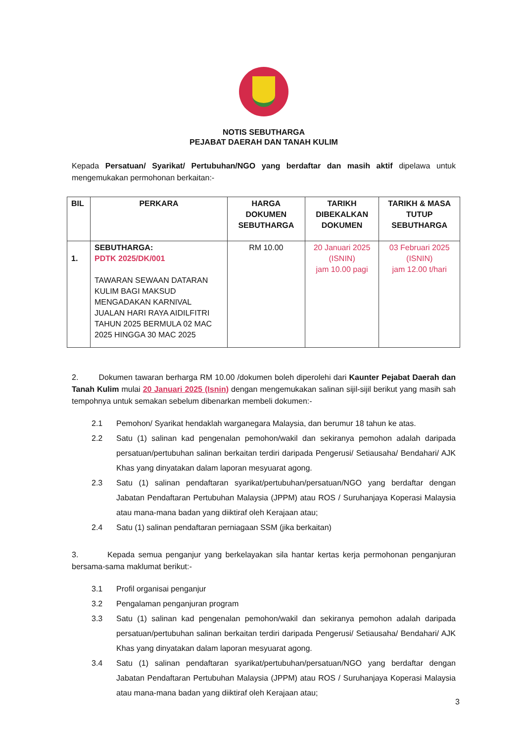NOTIS SEBUTHARGA
PEJABAT DAERAH DAN TANAH KULIM
Kepada Persatuan/ Syarikat/ Pertubuhan/NGO yang berdaftar dan masih aktif dipelawa untuk mengemukakan permohonan berkaitan:-
| BIL | PERKARA | HARGA DOKUMEN SEBUTHARGA | TARIKH DIBEKALKAN DOKUMEN | TARIKH & MASA TUTUP SEBUTHARGA |
| --- | --- | --- | --- | --- |
| 1. | SEBUTHARGA: PDTK 2025/DK/001 TAWARAN SEWAAN DATARAN KULIM BAGI MAKSUD MENGADAKAN KARNIVAL JUALAN HARI RAYA AIDILFITRI TAHUN 2025 BERMULA 02 MAC 2025 HINGGA 30 MAC 2025 | RM 10.00 | 20 Januari 2025 (ISNIN) jam 10.00 pagi | 03 Februari 2025 (ISNIN) jam 12.00 t/hari |
2. Dokumen tawaran berharga RM 10.00 /dokumen boleh diperolehi dari Kaunter Pejabat Daerah dan Tanah Kulim mulai 20 Januari 2025 (Isnin) dengan mengemukakan salinan sijil-sijil berikut yang masih sah tempohnya untuk semakan sebelum dibenarkan membeli dokumen:-
2.1 Pemohon/ Syarikat hendaklah warganegara Malaysia, dan berumur 18 tahun ke atas.
2.2 Satu (1) salinan kad pengenalan pemohon/wakil dan sekiranya pemohon adalah daripada persatuan/pertubuhan salinan berkaitan terdiri daripada Pengerusi/ Setiausaha/ Bendahari/ AJK Khas yang dinyatakan dalam laporan mesyuarat agong.
2.3 Satu (1) salinan pendaftaran syarikat/pertubuhan/persatuan/NGO yang berdaftar dengan Jabatan Pendaftaran Pertubuhan Malaysia (JPPM) atau ROS / Suruhanjaya Koperasi Malaysia atau mana-mana badan yang diiktiraf oleh Kerajaan atau;
2.4 Satu (1) salinan pendaftaran perniagaan SSM (jika berkaitan)
3. Kepada semua penganjur yang berkelayakan sila hantar kertas kerja permohonan penganjuran bersama-sama maklumat berikut:-
3.1 Profil organisai penganjur
3.2 Pengalaman penganjuran program
3.3 Satu (1) salinan kad pengenalan pemohon/wakil dan sekiranya pemohon adalah daripada persatuan/pertubuhan salinan berkaitan terdiri daripada Pengerusi/ Setiausaha/ Bendahari/ AJK Khas yang dinyatakan dalam laporan mesyuarat agong.
3.4 Satu (1) salinan pendaftaran syarikat/pertubuhan/persatuan/NGO yang berdaftar dengan Jabatan Pendaftaran Pertubuhan Malaysia (JPPM) atau ROS / Suruhanjaya Koperasi Malaysia atau mana-mana badan yang diiktiraf oleh Kerajaan atau;
3